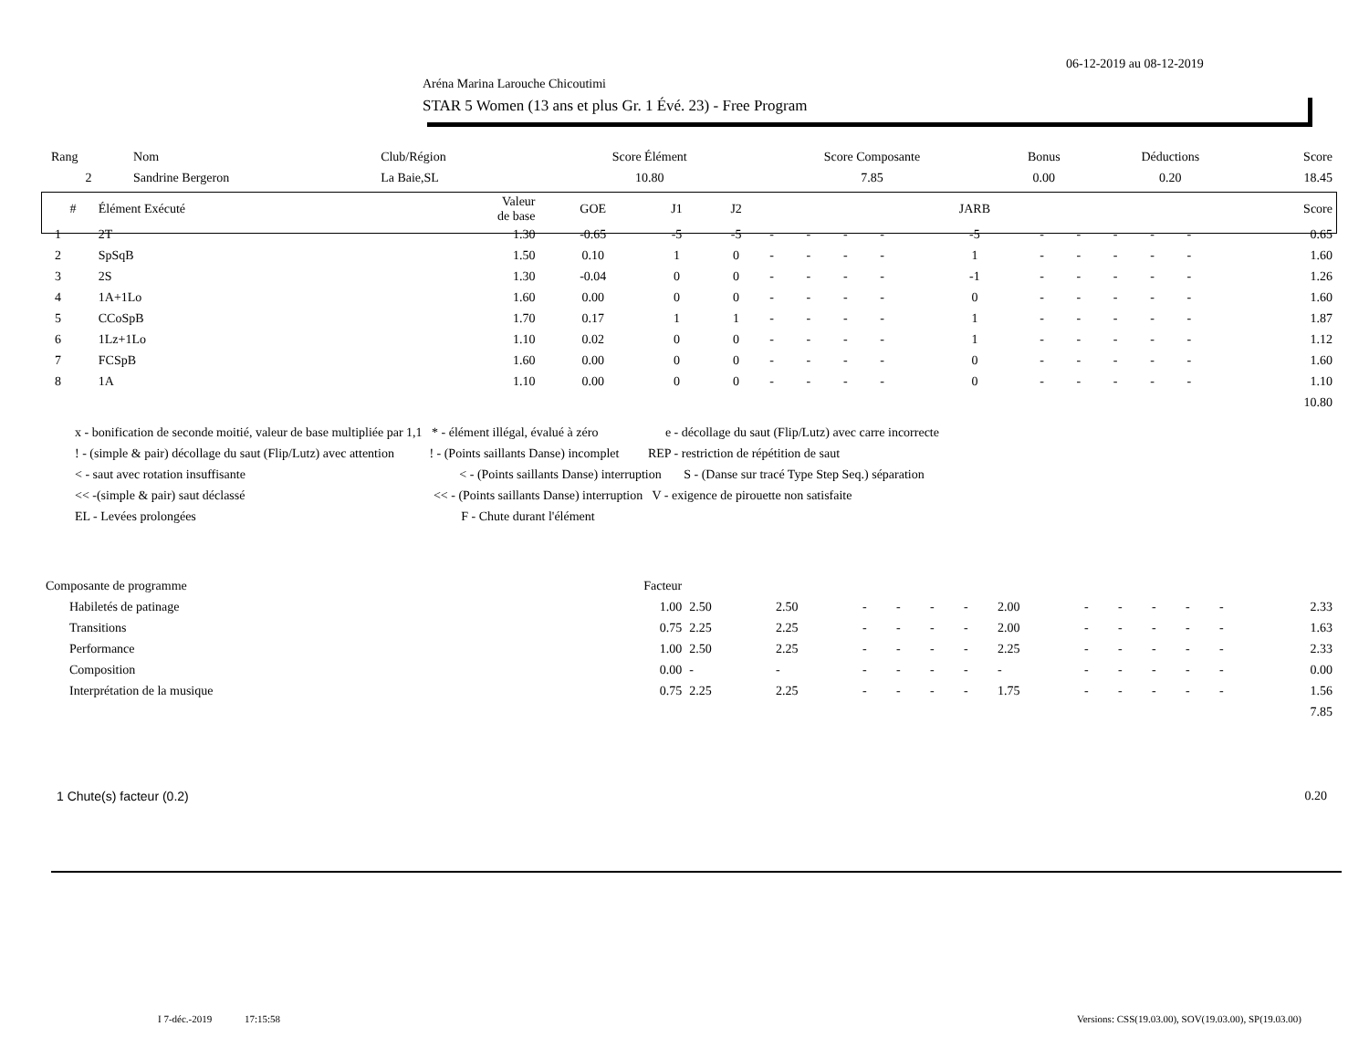06-12-2019 au 08-12-2019
Aréna Marina Larouche Chicoutimi
STAR 5 Women (13 ans et plus Gr. 1 Évé. 23) - Free Program
| Rang | Nom | Club/Région | Score Élément | Score Composante | Bonus | Déductions | Score |
| 2 | Sandrine Bergeron | La Baie,SL | 10.80 | 7.85 | 0.00 | 0.20 | 18.45 |
| # | Élément Exécuté | Valeur de base | GOE | J1 | J2 | | | | | JARB | | | | | | Score |
| --- | --- | --- | --- | --- | --- | --- | --- | --- | --- | --- | --- | --- | --- | --- | --- | --- |
| 1 | 2T | 1.30 | -0.65 | -5 | -5 | - | - | - | - | -5 | - | - | - | - | - | 0.65 |
| 2 | SpSqB | 1.50 | 0.10 | 1 | 0 | - | - | - | - | 1 | - | - | - | - | - | 1.60 |
| 3 | 2S | 1.30 | -0.04 | 0 | 0 | - | - | - | - | -1 | - | - | - | - | - | 1.26 |
| 4 | 1A+1Lo | 1.60 | 0.00 | 0 | 0 | - | - | - | - | 0 | - | - | - | - | - | 1.60 |
| 5 | CCoSpB | 1.70 | 0.17 | 1 | 1 | - | - | - | - | 1 | - | - | - | - | - | 1.87 |
| 6 | 1Lz+1Lo | 1.10 | 0.02 | 0 | 0 | - | - | - | - | 1 | - | - | - | - | - | 1.12 |
| 7 | FCSpB | 1.60 | 0.00 | 0 | 0 | - | - | - | - | 0 | - | - | - | - | - | 1.60 |
| 8 | 1A | 1.10 | 0.00 | 0 | 0 | - | - | - | - | 0 | - | - | - | - | - | 1.10 |
| 10.80 | | | | | | | | | | | | | | | | |
x - bonification de seconde moitié, valeur de base multipliée par 1,1 * - élément illégal, évalué à zéro e - décollage du saut (Flip/Lutz) avec carre incorrecte
! - (simple & pair) décollage du saut (Flip/Lutz) avec attention ! - (Points saillants Danse) incomplet REP - restriction de répétition de saut
< - saut avec rotation insuffisante < - (Points saillants Danse) interruption S - (Danse sur tracé Type Step Seq.) séparation
<< -(simple & pair) saut déclassé << - (Points saillants Danse) interruption V - exigence de pirouette non satisfaite
EL - Levées prolongées F - Chute durant l'élément
| Composante de programme | Facteur | | | | | | | | | | | | | |
| Habiletés de patinage | 1.00 | 2.50 | 2.50 | - | - | - | - | 2.00 | - | - | - | - | - | 2.33 |
| Transitions | 0.75 | 2.25 | 2.25 | - | - | - | - | 2.00 | - | - | - | - | - | 1.63 |
| Performance | 1.00 | 2.50 | 2.25 | - | - | - | - | 2.25 | - | - | - | - | - | 2.33 |
| Composition | 0.00 | - | - | - | - | - | - | - | - | - | - | - | - | 0.00 |
| Interprétation de la musique | 0.75 | 2.25 | 2.25 | - | - | - | - | 1.75 | - | - | - | - | - | 1.56 |
| 7.85 | | | | | | | | | | | | | | |
| 1 Chute(s) facteur (0.2) | 0.20 |
I 7-déc.-2019 17:15:58
Versions: CSS(19.03.00), SOV(19.03.00), SP(19.03.00)